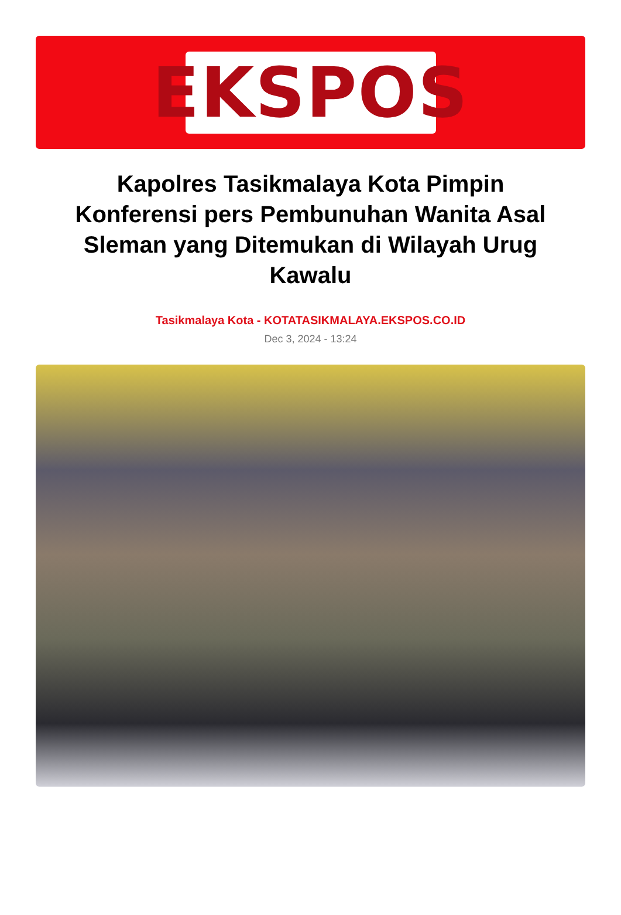EKSPOS
Kapolres Tasikmalaya Kota Pimpin Konferensi pers Pembunuhan Wanita Asal Sleman yang Ditemukan di Wilayah Urug Kawalu
Tasikmalaya Kota - KOTATASIKMALAYA.EKSPOS.CO.ID
Dec 3, 2024 - 13:24